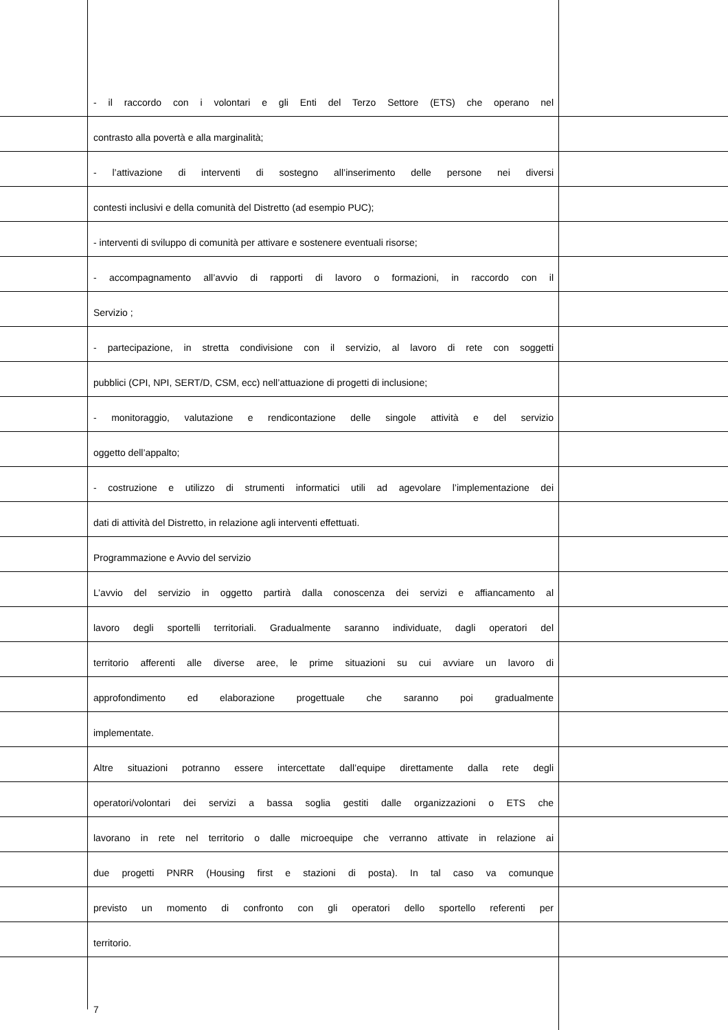- il raccordo con i volontari e gli Enti del Terzo Settore (ETS) che operano nel
contrasto alla povertà e alla marginalità;
- l’attivazione di interventi di sostegno all’inserimento delle persone nei diversi
contesti inclusivi e della comunità del Distretto (ad esempio PUC);
- interventi di sviluppo di comunità per attivare e sostenere eventuali risorse;
- accompagnamento all’avvio di rapporti di lavoro o formazioni, in raccordo con il
Servizio ;
- partecipazione, in stretta condivisione con il servizio, al lavoro di rete con soggetti
pubblici (CPI, NPI, SERT/D, CSM, ecc) nell’attuazione di progetti di inclusione;
- monitoraggio, valutazione e rendicontazione delle singole attività e del servizio
oggetto dell’appalto;
- costruzione e utilizzo di strumenti informatici utili ad agevolare l’implementazione dei
dati di attività del Distretto, in relazione agli interventi effettuati.
Programmazione e Avvio del servizio
L’avvio del servizio in oggetto partirà dalla conoscenza dei servizi e affiancamento al
lavoro degli sportelli territoriali. Gradualmente saranno individuate, dagli operatori del
territorio afferenti alle diverse aree, le prime situazioni su cui avviare un lavoro di
approfondimento ed elaborazione progettuale che saranno poi gradualmente
implementate.
Altre situazioni potranno essere intercettate dall’equipe direttamente dalla rete degli
operatori/volontari dei servizi a bassa soglia gestiti dalle organizzazioni o ETS che
lavorano in rete nel territorio o dalle microequipe che verranno attivate in relazione ai
due progetti PNRR (Housing first e stazioni di posta). In tal caso va comunque
previsto un momento di confronto con gli operatori dello sportello referenti per
territorio.
7